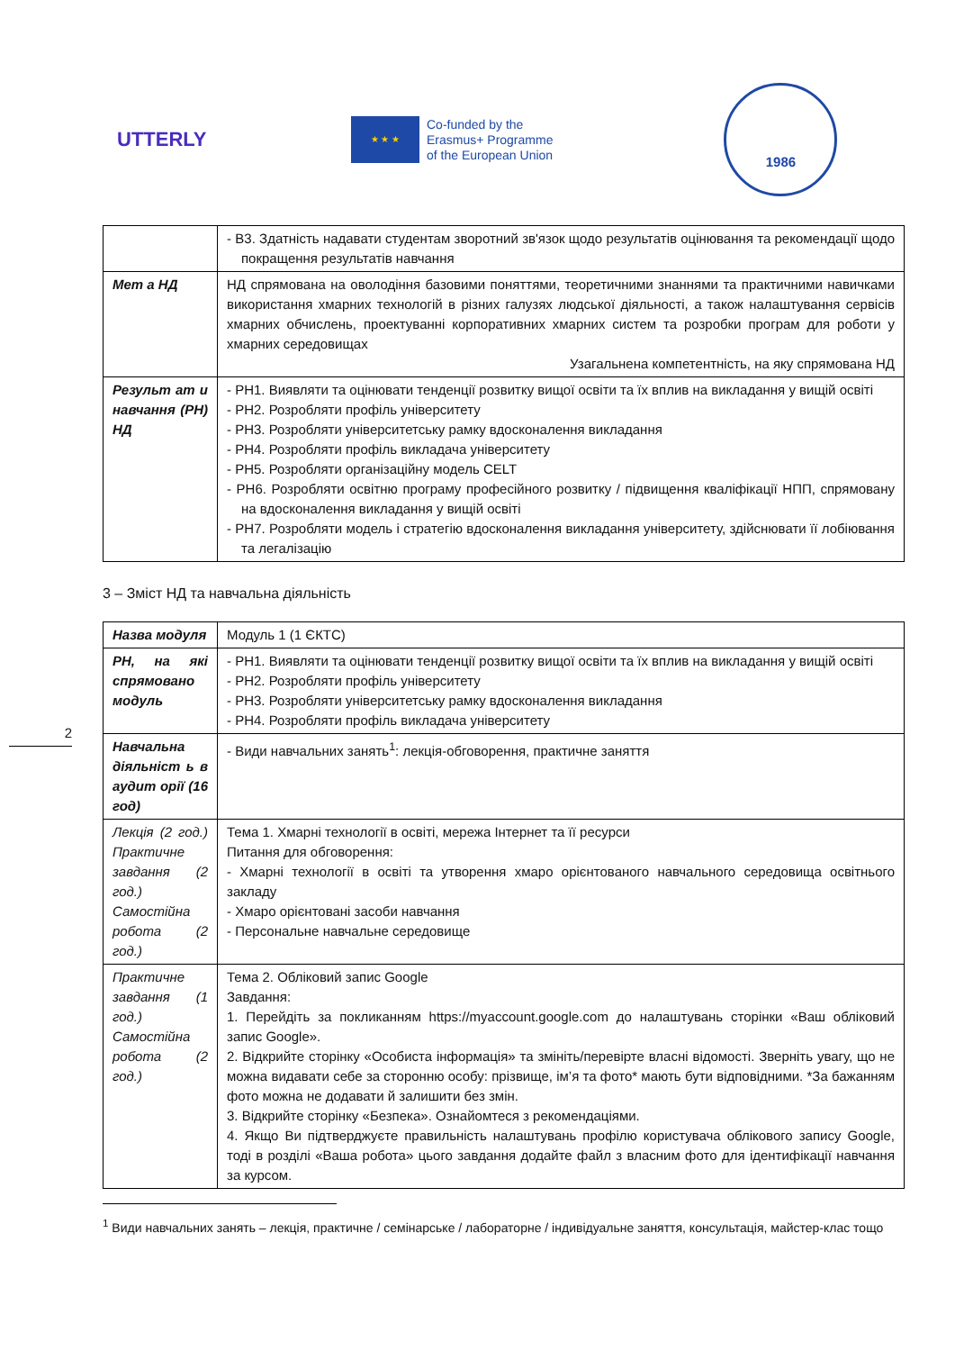UTTERLY
★ ★ ★
Co-funded by the
Erasmus+ Programme
of the European Union
1986
| | - В3. Здатність надавати студентам зворотний зв'язок щодо результатів оцінювання та рекомендації щодо покращення результатів навчання |
| Мет а НД | НД спрямована на оволодіння базовими поняттями, теоретичними знаннями та практичними навичками використання хмарних технологій в різних галузях людської діяльності, а також налаштування сервісів хмарних обчислень, проектуванні корпоративних хмарних систем та розробки програм для роботи у хмарних середовищах Узагальнена компетентність, на яку спрямована НД |
| Результ ат и навчання (РН) НД | - РН1. Виявляти та оцінювати тенденції розвитку вищої освіти та їх вплив на викладання у вищій освіті - РН2. Розробляти профіль університету - РН3. Розробляти університетську рамку вдосконалення викладання - РН4. Розробляти профіль викладача університету - РН5. Розробляти організаційну модель CELT - РН6. Розробляти освітню програму професійного розвитку / підвищення кваліфікації НПП, спрямовану на вдосконалення викладання у вищій освіті - РН7. Розробляти модель і стратегію вдосконалення викладання університету, здійснювати її лобіювання та легалізацію |
3 – Зміст НД та навчальна діяльність
| Назва модуля | Модуль 1 (1 ЄКТС) |
| РН, на які спрямовано модуль | - РН1. Виявляти та оцінювати тенденції розвитку вищої освіти та їх вплив на викладання у вищій освіті - РН2. Розробляти профіль університету - РН3. Розробляти університетську рамку вдосконалення викладання - РН4. Розробляти профіль викладача університету |
| Навчальна діяльніст ь в аудит орії (16 год) | - Види навчальних занять<sup>1</sup>: лекція-обговорення, практичне заняття |
| Лекція (2 год.) Практичне завдання (2 год.) Самостійна робота (2 год.) | Тема 1. Хмарні технології в освіті, мережа Інтернет та її ресурси Питання для обговорення: - Хмарні технології в освіті та утворення хмаро орієнтованого навчального середовища освітнього закладу - Хмаро орієнтовані засоби навчання - Персональне навчальне середовище |
| Практичне завдання (1 год.) Самостійна робота (2 год.) | Тема 2. Обліковий запис Google Завдання: 1. Перейдіть за покликанням https://myaccount.google.com до налаштувань сторінки «Ваш обліковий запис Google». 2. Відкрийте сторінку «Особиста інформація» та змініть/перевірте власні відомості. Зверніть увагу, що не можна видавати себе за сторонню особу: прізвище, ім’я та фото* мають бути відповідними. *За бажанням фото можна не додавати й залишити без змін. 3. Відкрийте сторінку «Безпека». Ознайомтеся з рекомендаціями. 4. Якщо Ви підтверджуєте правильність налаштувань профілю користувача облікового запису Google, тоді в розділі «Ваша робота» цього завдання додайте файл з власним фото для ідентифікації навчання за курсом. |
2
<sup>1</sup> Види навчальних занять – лекція, практичне / семінарське / лабораторне / індивідуальне заняття, консультація, майстер-клас тощо